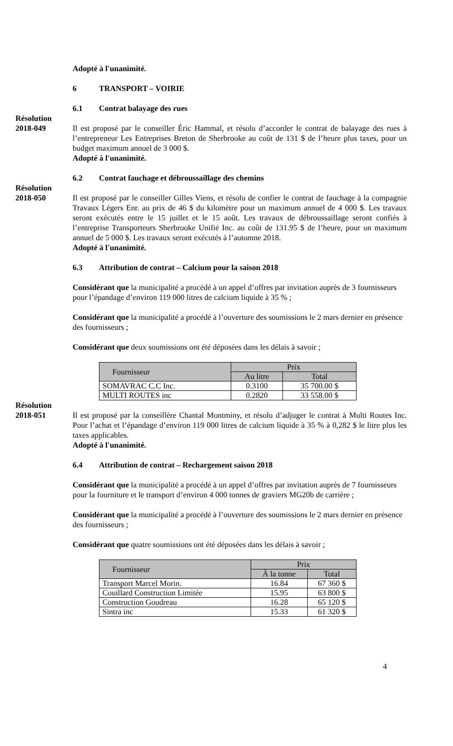Adopté à l'unanimité.
6 TRANSPORT – VOIRIE
6.1 Contrat balayage des rues
Résolution
2018-049
Il est proposé par le conseiller Éric Hammal, et résolu d’accorder le contrat de balayage des rues à l’entrepreneur Les Entreprises Breton de Sherbrooke au coût de 131 $ de l’heure plus taxes, pour un budget maximum annuel de 3 000 $.
Adopté à l'unanimité.
6.2 Contrat fauchage et débroussaillage des chemins
Résolution
2018-050
Il est proposé par le conseiller Gilles Viens, et résolu de confier le contrat de fauchage à la compagnie Travaux Légers Enr. au prix de 46 $ du kilomètre pour un maximum annuel de 4 000 $. Les travaux seront exécutés entre le 15 juillet et le 15 août. Les travaux de débroussaillage seront confiés à l’entreprise Transporteurs Sherbrooke Unifié Inc. au coût de 131.95 $ de l’heure, pour un maximum annuel de 5 000 $. Les travaux seront exécutés à l’automne 2018.
Adopté à l'unanimité.
6.3 Attribution de contrat – Calcium pour la saison 2018
Considérant que la municipalité a procédé à un appel d’offres par invitation auprès de 3 fournisseurs pour l’épandage d’environ 119 000 litres de calcium liquide à 35 % ;
Considérant que la municipalité a procédé à l’ouverture des soumissions le 2 mars dernier en présence des fournisseurs ;
Considérant que deux soumissions ont été déposées dans les délais à savoir ;
| Fournisseur | Prix | |
| --- | --- | --- |
| | Au litre | Total |
| SOMAVRAC C.C Inc. | 0.3100 | 35 700.00 $ |
| MULTI ROUTES inc | 0.2820 | 33 558.00 $ |
Résolution
2018-051
Il est proposé par la conseillère Chantal Montminy, et résolu d’adjuger le contrat à Multi Routes Inc. Pour l’achat et l’épandage d’environ 119 000 litres de calcium liquide à 35 % à 0,282 $ le litre plus les taxes applicables.
Adopté à l'unanimité.
6.4 Attribution de contrat – Rechargement saison 2018
Considérant que la municipalité a procédé à un appel d’offres par invitation auprès de 7 fournisseurs pour la fourniture et le transport d’environ 4 000 tonnes de graviers MG20b de carrière ;
Considérant que la municipalité a procédé à l’ouverture des soumissions le 2 mars dernier en présence des fournisseurs ;
Considérant que quatre soumissions ont été déposées dans les délais à savoir ;
| Fournisseur | Prix | |
| --- | --- | --- |
| | À la tonne | Total |
| Transport Marcel Morin. | 16.84 | 67 360 $ |
| Couillard Construction Limitée | 15.95 | 63 800 $ |
| Construction Goudreau | 16.28 | 65 120 $ |
| Sintra inc | 15.33 | 61 320 $ |
4